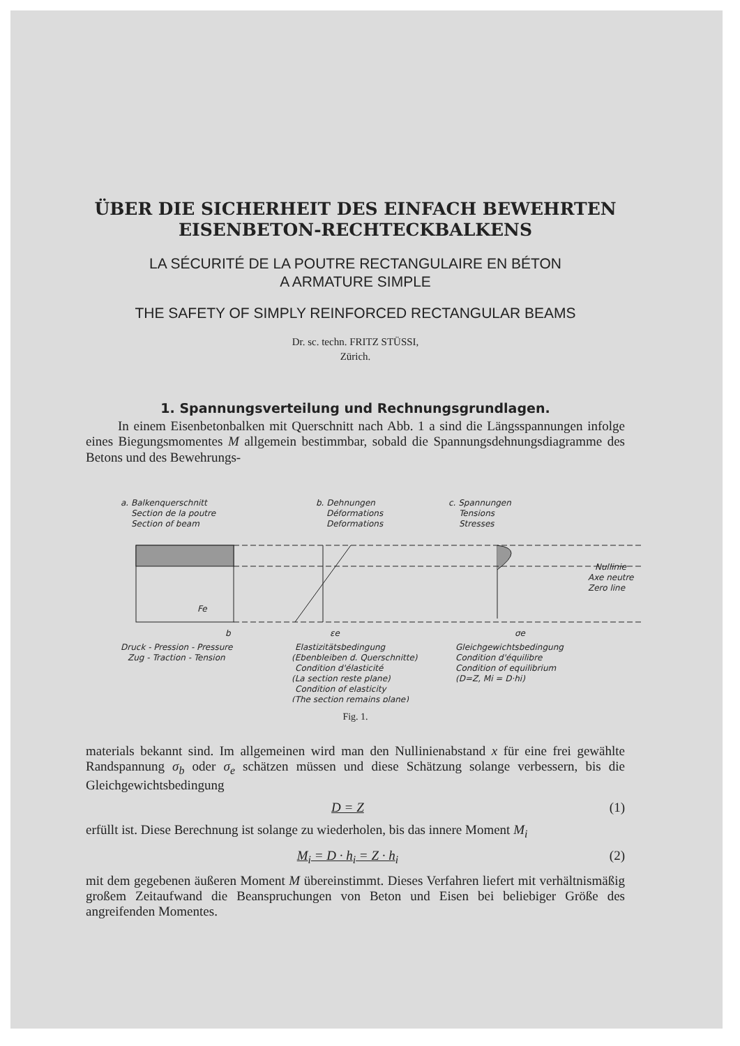ÜBER DIE SICHERHEIT DES EINFACH BEWEHRTEN
EISENBETON-RECHTECKBALKENS
LA SÉCURITÉ DE LA POUTRE RECTANGULAIRE EN BÉTON
A ARMATURE SIMPLE
THE SAFETY OF SIMPLY REINFORCED RECTANGULAR BEAMS
Dr. sc. techn. FRITZ STÜSSI,
Zürich.
1. Spannungsverteilung und Rechnungsgrundlagen.
In einem Eisenbetonbalken mit Querschnitt nach Abb. 1 a sind die Längsspannungen infolge eines Biegungsmomentes M allgemein bestimmbar, sobald die Spannungsdehnungsdiagramme des Betons und des Bewehrungs-
a. Balkenquerschnitt
Section de la poutre
Section of beam
b. Dehnungen
Déformations
Deformations
c. Spannungen
Tensions
Stresses
Nullinie
Axe neutre
Zero line
Fe
b
εe
σe
Druck - Pression - Pressure
Zug - Traction - Tension
Elastizitätsbedingung
(Ebenbleiben d. Querschnitte)
Condition d'élasticité
(La section reste plane)
Condition of elasticity
(The section remains plane)
Gleichgewichtsbedingung
Condition d'équilibre
Condition of equilibrium
(D=Z, Mi = D·hi)
Fig. 1.
materials bekannt sind. Im allgemeinen wird man den Nullinienabstand x für eine frei gewählte Randspannung σ<sub>b</sub> oder σ<sub>e</sub> schätzen müssen und diese Schätzung solange verbessern, bis die Gleichgewichtsbedingung
D = Z (1)
erfüllt ist. Diese Berechnung ist solange zu wiederholen, bis das innere Moment M<sub>i</sub>
M<sub>i</sub> = D · h<sub>i</sub> = Z · h<sub>i</sub> (2)
mit dem gegebenen äußeren Moment M übereinstimmt. Dieses Verfahren liefert mit verhältnismäßig großem Zeitaufwand die Beanspruchungen von Beton und Eisen bei beliebiger Größe des angreifenden Momentes.